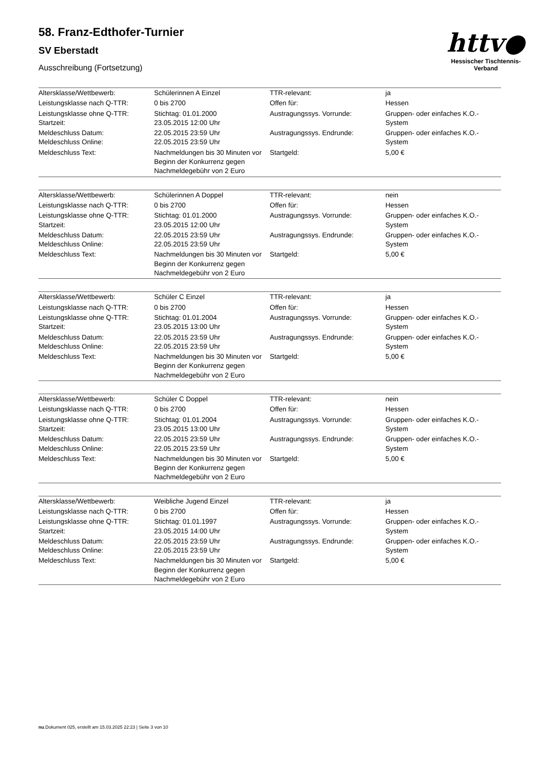httv●
Hessischer Tischtennis-Verband
58. Franz-Edthofer-Turnier
SV Eberstadt
Ausschreibung (Fortsetzung)
| Altersklasse/Wettbewerb: | Schülerinnen A Einzel | TTR-relevant: | ja |
| Leistungsklasse nach Q-TTR: | 0 bis 2700 | Offen für: | Hessen |
| Leistungsklasse ohne Q-TTR: Startzeit: | Stichtag: 01.01.2000 23.05.2015 12:00 Uhr | Austragungssys. Vorrunde: | Gruppen- oder einfaches K.O.-System |
| Meldeschluss Datum: Meldeschluss Online: | 22.05.2015 23:59 Uhr 22.05.2015 23:59 Uhr | Austragungssys. Endrunde: | Gruppen- oder einfaches K.O.-System |
| Meldeschluss Text: | Nachmeldungen bis 30 Minuten vor Beginn der Konkurrenz gegen Nachmeldegebühr von 2 Euro | Startgeld: | 5,00 € |
| Altersklasse/Wettbewerb: | Schülerinnen A Doppel | TTR-relevant: | nein |
| Leistungsklasse nach Q-TTR: | 0 bis 2700 | Offen für: | Hessen |
| Leistungsklasse ohne Q-TTR: Startzeit: | Stichtag: 01.01.2000 23.05.2015 12:00 Uhr | Austragungssys. Vorrunde: | Gruppen- oder einfaches K.O.-System |
| Meldeschluss Datum: Meldeschluss Online: | 22.05.2015 23:59 Uhr 22.05.2015 23:59 Uhr | Austragungssys. Endrunde: | Gruppen- oder einfaches K.O.-System |
| Meldeschluss Text: | Nachmeldungen bis 30 Minuten vor Beginn der Konkurrenz gegen Nachmeldegebühr von 2 Euro | Startgeld: | 5,00 € |
| Altersklasse/Wettbewerb: | Schüler C Einzel | TTR-relevant: | ja |
| Leistungsklasse nach Q-TTR: | 0 bis 2700 | Offen für: | Hessen |
| Leistungsklasse ohne Q-TTR: Startzeit: | Stichtag: 01.01.2004 23.05.2015 13:00 Uhr | Austragungssys. Vorrunde: | Gruppen- oder einfaches K.O.-System |
| Meldeschluss Datum: Meldeschluss Online: | 22.05.2015 23:59 Uhr 22.05.2015 23:59 Uhr | Austragungssys. Endrunde: | Gruppen- oder einfaches K.O.-System |
| Meldeschluss Text: | Nachmeldungen bis 30 Minuten vor Beginn der Konkurrenz gegen Nachmeldegebühr von 2 Euro | Startgeld: | 5,00 € |
| Altersklasse/Wettbewerb: | Schüler C Doppel | TTR-relevant: | nein |
| Leistungsklasse nach Q-TTR: | 0 bis 2700 | Offen für: | Hessen |
| Leistungsklasse ohne Q-TTR: Startzeit: | Stichtag: 01.01.2004 23.05.2015 13:00 Uhr | Austragungssys. Vorrunde: | Gruppen- oder einfaches K.O.-System |
| Meldeschluss Datum: Meldeschluss Online: | 22.05.2015 23:59 Uhr 22.05.2015 23:59 Uhr | Austragungssys. Endrunde: | Gruppen- oder einfaches K.O.-System |
| Meldeschluss Text: | Nachmeldungen bis 30 Minuten vor Beginn der Konkurrenz gegen Nachmeldegebühr von 2 Euro | Startgeld: | 5,00 € |
| Altersklasse/Wettbewerb: | Weibliche Jugend Einzel | TTR-relevant: | ja |
| Leistungsklasse nach Q-TTR: | 0 bis 2700 | Offen für: | Hessen |
| Leistungsklasse ohne Q-TTR: Startzeit: | Stichtag: 01.01.1997 23.05.2015 14:00 Uhr | Austragungssys. Vorrunde: | Gruppen- oder einfaches K.O.-System |
| Meldeschluss Datum: Meldeschluss Online: | 22.05.2015 23:59 Uhr 22.05.2015 23:59 Uhr | Austragungssys. Endrunde: | Gruppen- oder einfaches K.O.-System |
| Meldeschluss Text: | Nachmeldungen bis 30 Minuten vor Beginn der Konkurrenz gegen Nachmeldegebühr von 2 Euro | Startgeld: | 5,00 € |
nu.Dokument 025, erstellt am 15.03.2025 22:23 | Seite 3 von 10